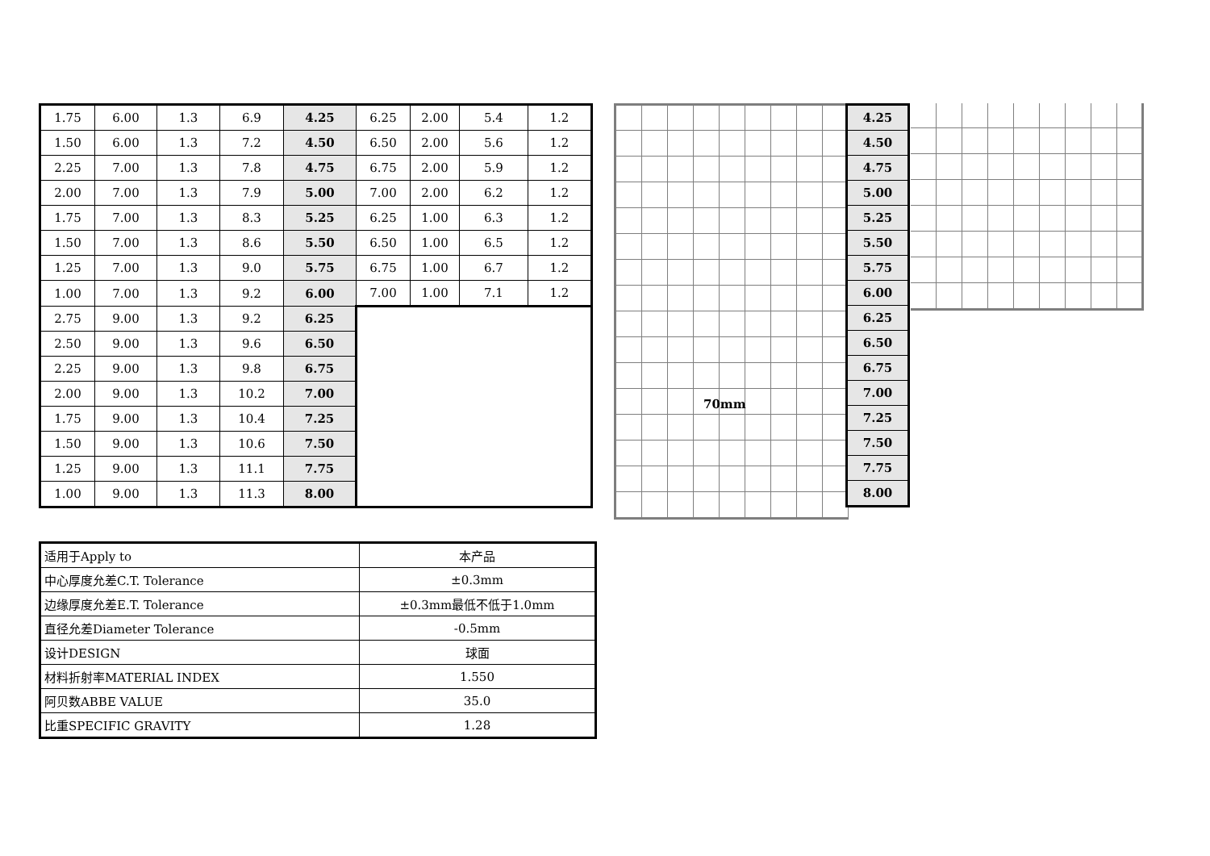| 1.75 | 6.00 | 1.3 | 6.9 | 4.25 | 6.25 | 2.00 | 5.4 | 1.2 |
| 1.50 | 6.00 | 1.3 | 7.2 | 4.50 | 6.50 | 2.00 | 5.6 | 1.2 |
| 2.25 | 7.00 | 1.3 | 7.8 | 4.75 | 6.75 | 2.00 | 5.9 | 1.2 |
| 2.00 | 7.00 | 1.3 | 7.9 | 5.00 | 7.00 | 2.00 | 6.2 | 1.2 |
| 1.75 | 7.00 | 1.3 | 8.3 | 5.25 | 6.25 | 1.00 | 6.3 | 1.2 |
| 1.50 | 7.00 | 1.3 | 8.6 | 5.50 | 6.50 | 1.00 | 6.5 | 1.2 |
| 1.25 | 7.00 | 1.3 | 9.0 | 5.75 | 6.75 | 1.00 | 6.7 | 1.2 |
| 1.00 | 7.00 | 1.3 | 9.2 | 6.00 | 7.00 | 1.00 | 7.1 | 1.2 |
| 2.75 | 9.00 | 1.3 | 9.2 | 6.25 | | | | |
| 2.50 | 9.00 | 1.3 | 9.6 | 6.50 | | | | |
| 2.25 | 9.00 | 1.3 | 9.8 | 6.75 | | | | |
| 2.00 | 9.00 | 1.3 | 10.2 | 7.00 | | | | |
| 1.75 | 9.00 | 1.3 | 10.4 | 7.25 | | | | |
| 1.50 | 9.00 | 1.3 | 10.6 | 7.50 | | | | |
| 1.25 | 9.00 | 1.3 | 11.1 | 7.75 | | | | |
| 1.00 | 9.00 | 1.3 | 11.3 | 8.00 | | | | |
| 4.25 |
| 4.50 |
| 4.75 |
| 5.00 |
| 5.25 |
| 5.50 |
| 5.75 |
| 6.00 |
| 6.25 |
| 6.50 |
| 6.75 |
| 7.00 |
| 7.25 |
| 7.50 |
| 7.75 |
| 8.00 |
70mm
| 适用于Apply to | 本产品 |
| 中心厚度允差C.T. Tolerance | ±0.3mm |
| 边缘厚度允差E.T. Tolerance | ±0.3mm最低不低于1.0mm |
| 直径允差Diameter Tolerance | -0.5mm |
| 设计DESIGN | 球面 |
| 材料折射率MATERIAL INDEX | 1.550 |
| 阿贝数ABBE VALUE | 35.0 |
| 比重SPECIFIC GRAVITY | 1.28 |